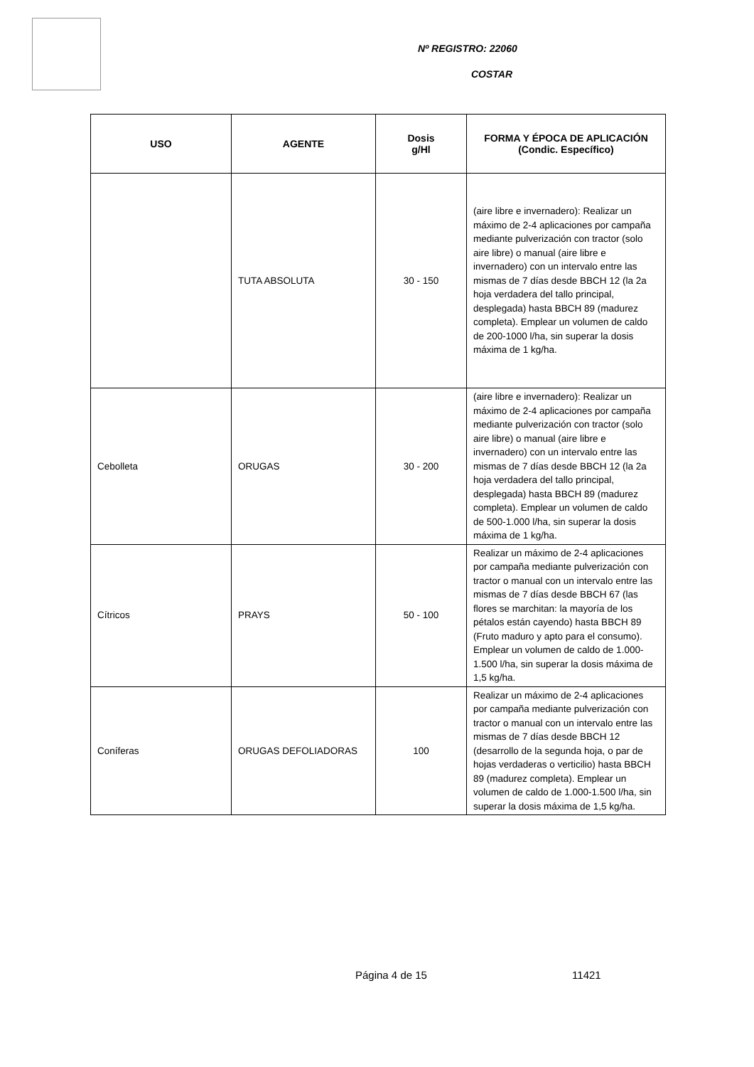Nº REGISTRO: 22060
COSTAR
| USO | AGENTE | Dosis g/Hl | FORMA Y ÉPOCA DE APLICACIÓN (Condic. Específico) |
| --- | --- | --- | --- |
| | TUTA ABSOLUTA | 30 - 150 | (aire libre e invernadero): Realizar un máximo de 2-4 aplicaciones por campaña mediante pulverización con tractor (solo aire libre) o manual (aire libre e invernadero) con un intervalo entre las mismas de 7 días desde BBCH 12 (la 2a hoja verdadera del tallo principal, desplegada) hasta BBCH 89 (madurez completa). Emplear un volumen de caldo de 200-1000 l/ha, sin superar la dosis máxima de 1 kg/ha. |
| Cebolleta | ORUGAS | 30 - 200 | (aire libre e invernadero): Realizar un máximo de 2-4 aplicaciones por campaña mediante pulverización con tractor (solo aire libre) o manual (aire libre e invernadero) con un intervalo entre las mismas de 7 días desde BBCH 12 (la 2a hoja verdadera del tallo principal, desplegada) hasta BBCH 89 (madurez completa). Emplear un volumen de caldo de 500-1.000 l/ha, sin superar la dosis máxima de 1 kg/ha. |
| Cítricos | PRAYS | 50 - 100 | Realizar un máximo de 2-4 aplicaciones por campaña mediante pulverización con tractor o manual con un intervalo entre las mismas de 7 días desde BBCH 67 (las flores se marchitan: la mayoría de los pétalos están cayendo) hasta BBCH 89 (Fruto maduro y apto para el consumo). Emplear un volumen de caldo de 1.000-1.500 l/ha, sin superar la dosis máxima de 1,5 kg/ha. |
| Coníferas | ORUGAS DEFOLIADORAS | 100 | Realizar un máximo de 2-4 aplicaciones por campaña mediante pulverización con tractor o manual con un intervalo entre las mismas de 7 días desde BBCH 12 (desarrollo de la segunda hoja, o par de hojas verdaderas o verticilio) hasta BBCH 89 (madurez completa). Emplear un volumen de caldo de 1.000-1.500 l/ha, sin superar la dosis máxima de 1,5 kg/ha. |
Página 4 de 15 11421